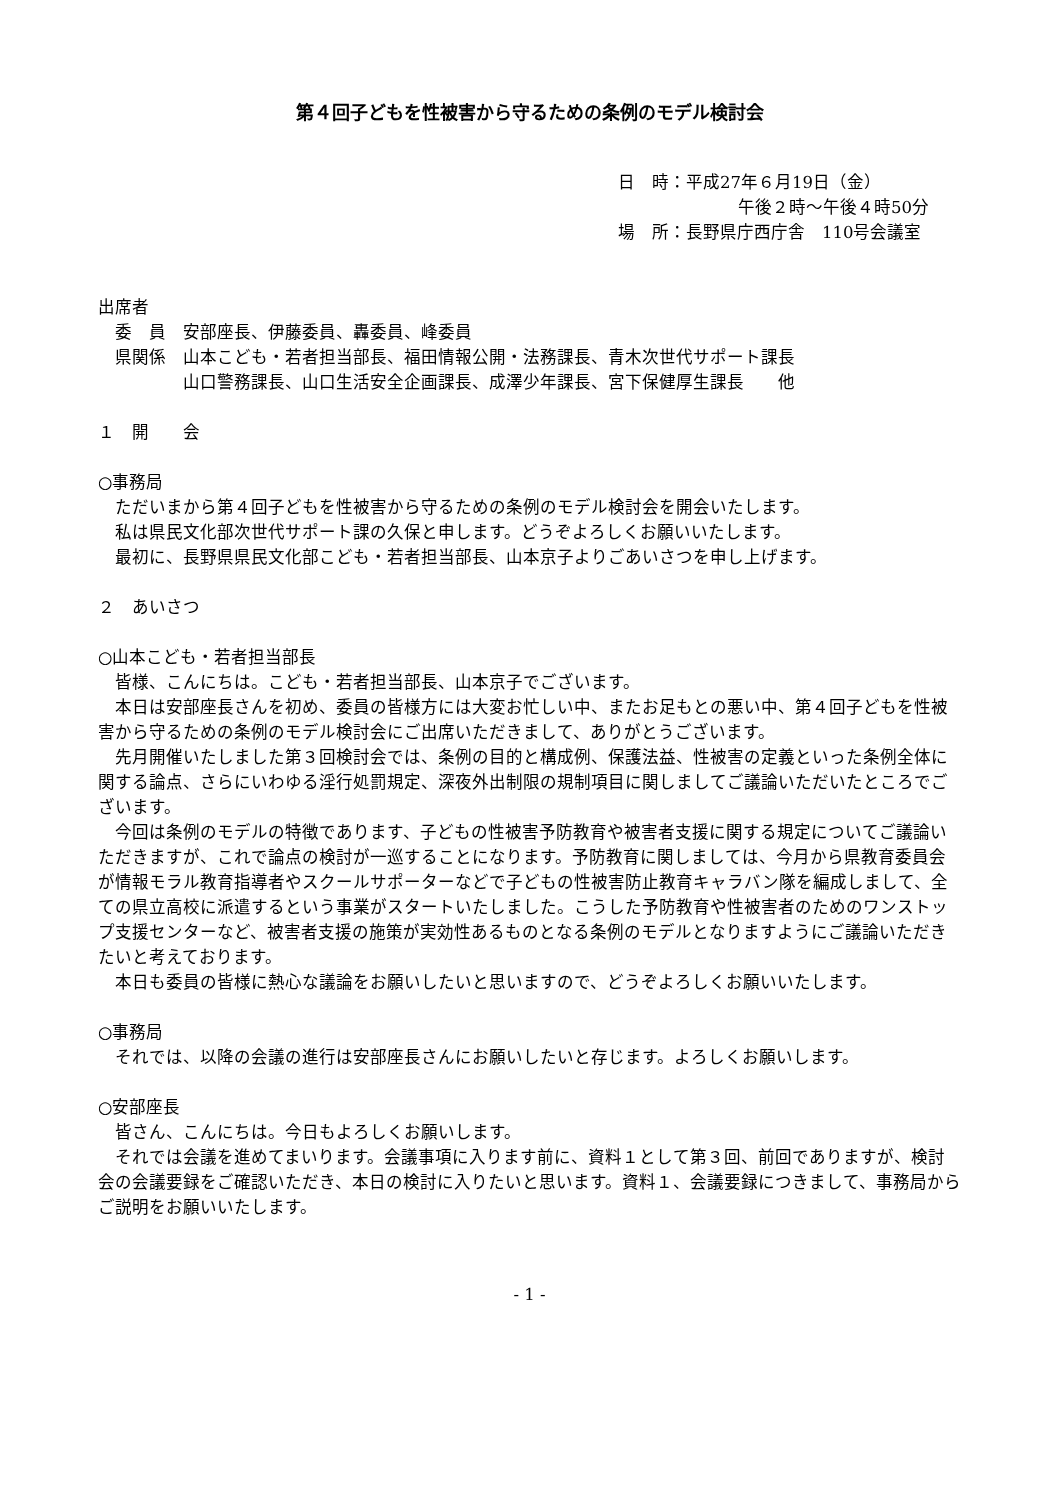第４回子どもを性被害から守るための条例のモデル検討会
日　時：平成27年６月19日（金）
午後２時～午後４時50分
場　所：長野県庁西庁舎　110号会議室
出席者
　委　員　安部座長、伊藤委員、轟委員、峰委員
　県関係　山本こども・若者担当部長、福田情報公開・法務課長、青木次世代サポート課長
　　　　　山口警務課長、山口生活安全企画課長、成澤少年課長、宮下保健厚生課長　　他
１　開　　会
○事務局
ただいまから第４回子どもを性被害から守るための条例のモデル検討会を開会いたします。
私は県民文化部次世代サポート課の久保と申します。どうぞよろしくお願いいたします。
最初に、長野県県民文化部こども・若者担当部長、山本京子よりごあいさつを申し上げます。
２　あいさつ
○山本こども・若者担当部長
皆様、こんにちは。こども・若者担当部長、山本京子でございます。
本日は安部座長さんを初め、委員の皆様方には大変お忙しい中、またお足もとの悪い中、第４回子どもを性被害から守るための条例のモデル検討会にご出席いただきまして、ありがとうございます。
先月開催いたしました第３回検討会では、条例の目的と構成例、保護法益、性被害の定義といった条例全体に関する論点、さらにいわゆる淫行処罰規定、深夜外出制限の規制項目に関しましてご議論いただいたところでございます。
今回は条例のモデルの特徴であります、子どもの性被害予防教育や被害者支援に関する規定についてご議論いただきますが、これで論点の検討が一巡することになります。予防教育に関しましては、今月から県教育委員会が情報モラル教育指導者やスクールサポーターなどで子どもの性被害防止教育キャラバン隊を編成しまして、全ての県立高校に派遣するという事業がスタートいたしました。こうした予防教育や性被害者のためのワンストップ支援センターなど、被害者支援の施策が実効性あるものとなる条例のモデルとなりますようにご議論いただきたいと考えております。
本日も委員の皆様に熱心な議論をお願いしたいと思いますので、どうぞよろしくお願いいたします。
○事務局
それでは、以降の会議の進行は安部座長さんにお願いしたいと存じます。よろしくお願いします。
○安部座長
皆さん、こんにちは。今日もよろしくお願いします。
それでは会議を進めてまいります。会議事項に入ります前に、資料１として第３回、前回でありますが、検討会の会議要録をご確認いただき、本日の検討に入りたいと思います。資料１、会議要録につきまして、事務局からご説明をお願いいたします。
- 1 -